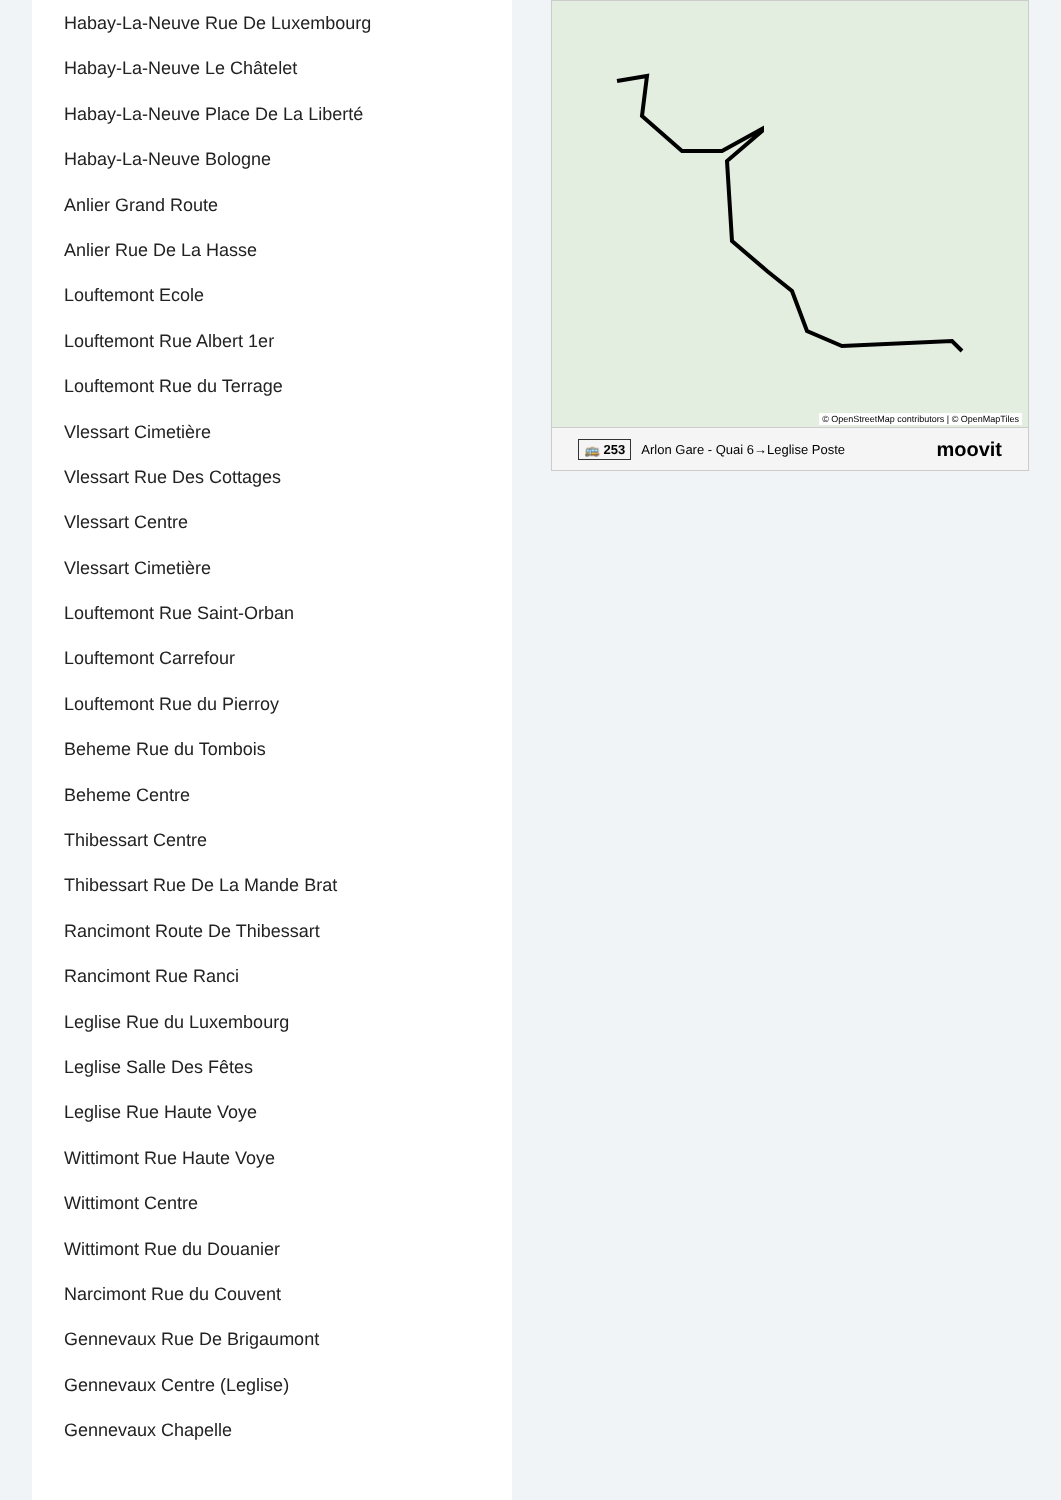Habay-La-Neuve Rue De Luxembourg
Habay-La-Neuve Le Châtelet
Habay-La-Neuve Place De La Liberté
Habay-La-Neuve Bologne
Anlier Grand Route
Anlier Rue De La Hasse
Louftemont Ecole
Louftemont Rue Albert 1er
Louftemont Rue du Terrage
Vlessart Cimetière
Vlessart Rue Des Cottages
Vlessart Centre
Vlessart Cimetière
Louftemont Rue Saint-Orban
Louftemont Carrefour
Louftemont Rue du Pierroy
Beheme Rue du Tombois
Beheme Centre
Thibessart Centre
Thibessart Rue De La Mande Brat
Rancimont Route De Thibessart
Rancimont Rue Ranci
Leglise Rue du Luxembourg
Leglise Salle Des Fêtes
Leglise Rue Haute Voye
Wittimont Rue Haute Voye
Wittimont Centre
Wittimont Rue du Douanier
Narcimont Rue du Couvent
Gennevaux Rue De Brigaumont
Gennevaux Centre (Leglise)
Gennevaux Chapelle
© OpenStreetMap contributors | © OpenMapTiles
🚌 253 Arlon Gare - Quai 6→Leglise Poste moovit